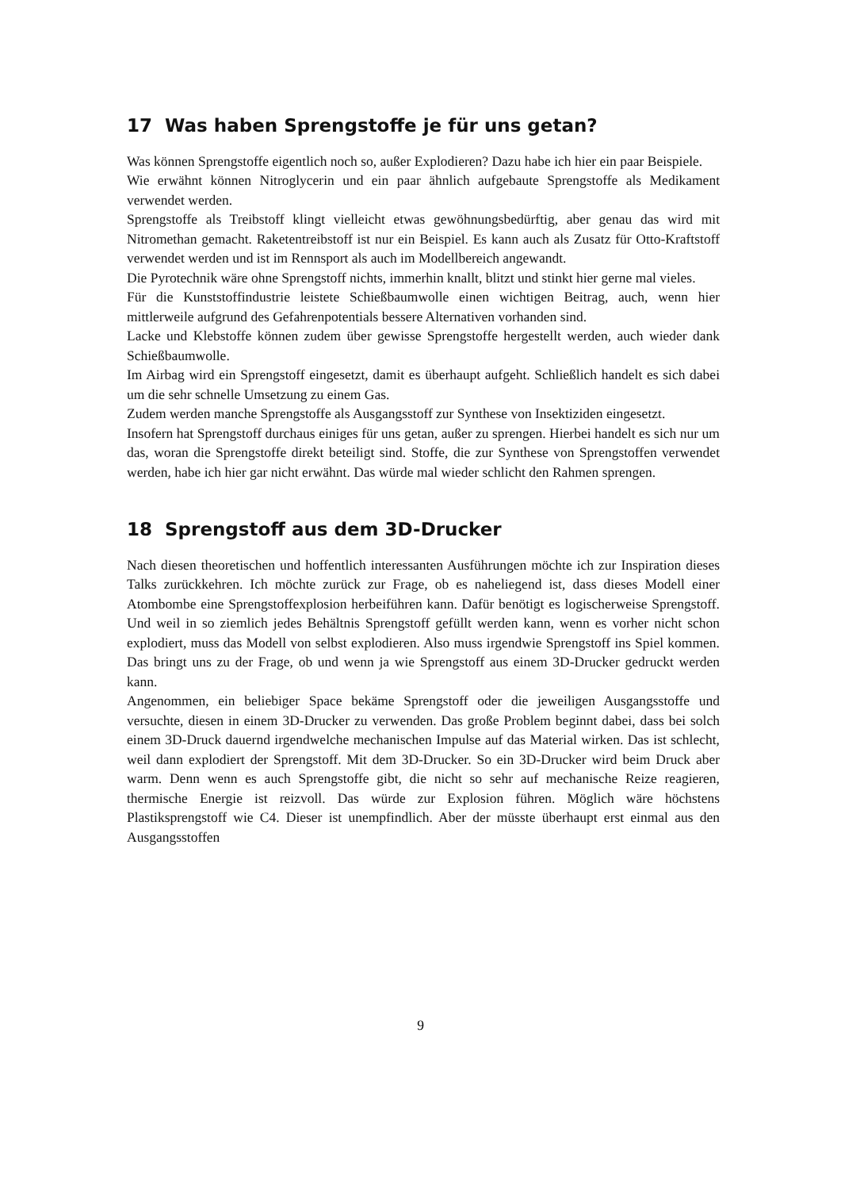17 Was haben Sprengstoffe je für uns getan?
Was können Sprengstoffe eigentlich noch so, außer Explodieren? Dazu habe ich hier ein paar Beispiele.
Wie erwähnt können Nitroglycerin und ein paar ähnlich aufgebaute Sprengstoffe als Medikament verwendet werden.
Sprengstoffe als Treibstoff klingt vielleicht etwas gewöhnungsbedürftig, aber genau das wird mit Nitromethan gemacht. Raketentreibstoff ist nur ein Beispiel. Es kann auch als Zusatz für Otto-Kraftstoff verwendet werden und ist im Rennsport als auch im Modellbereich angewandt.
Die Pyrotechnik wäre ohne Sprengstoff nichts, immerhin knallt, blitzt und stinkt hier gerne mal vieles.
Für die Kunststoffindustrie leistete Schießbaumwolle einen wichtigen Beitrag, auch, wenn hier mittlerweile aufgrund des Gefahrenpotentials bessere Alternativen vorhanden sind.
Lacke und Klebstoffe können zudem über gewisse Sprengstoffe hergestellt werden, auch wieder dank Schießbaumwolle.
Im Airbag wird ein Sprengstoff eingesetzt, damit es überhaupt aufgeht. Schließlich handelt es sich dabei um die sehr schnelle Umsetzung zu einem Gas.
Zudem werden manche Sprengstoffe als Ausgangsstoff zur Synthese von Insektiziden eingesetzt.
Insofern hat Sprengstoff durchaus einiges für uns getan, außer zu sprengen. Hierbei handelt es sich nur um das, woran die Sprengstoffe direkt beteiligt sind. Stoffe, die zur Synthese von Sprengstoffen verwendet werden, habe ich hier gar nicht erwähnt. Das würde mal wieder schlicht den Rahmen sprengen.
18 Sprengstoff aus dem 3D-Drucker
Nach diesen theoretischen und hoffentlich interessanten Ausführungen möchte ich zur Inspiration dieses Talks zurückkehren. Ich möchte zurück zur Frage, ob es naheliegend ist, dass dieses Modell einer Atombombe eine Sprengstoffexplosion herbeiführen kann. Dafür benötigt es logischerweise Sprengstoff. Und weil in so ziemlich jedes Behältnis Sprengstoff gefüllt werden kann, wenn es vorher nicht schon explodiert, muss das Modell von selbst explodieren. Also muss irgendwie Sprengstoff ins Spiel kommen. Das bringt uns zu der Frage, ob und wenn ja wie Sprengstoff aus einem 3D-Drucker gedruckt werden kann.
Angenommen, ein beliebiger Space bekäme Sprengstoff oder die jeweiligen Ausgangsstoffe und versuchte, diesen in einem 3D-Drucker zu verwenden. Das große Problem beginnt dabei, dass bei solch einem 3D-Druck dauernd irgendwelche mechanischen Impulse auf das Material wirken. Das ist schlecht, weil dann explodiert der Sprengstoff. Mit dem 3D-Drucker. So ein 3D-Drucker wird beim Druck aber warm. Denn wenn es auch Sprengstoffe gibt, die nicht so sehr auf mechanische Reize reagieren, thermische Energie ist reizvoll. Das würde zur Explosion führen. Möglich wäre höchstens Plastiksprengstoff wie C4. Dieser ist unempfindlich. Aber der müsste überhaupt erst einmal aus den Ausgangsstoffen
9